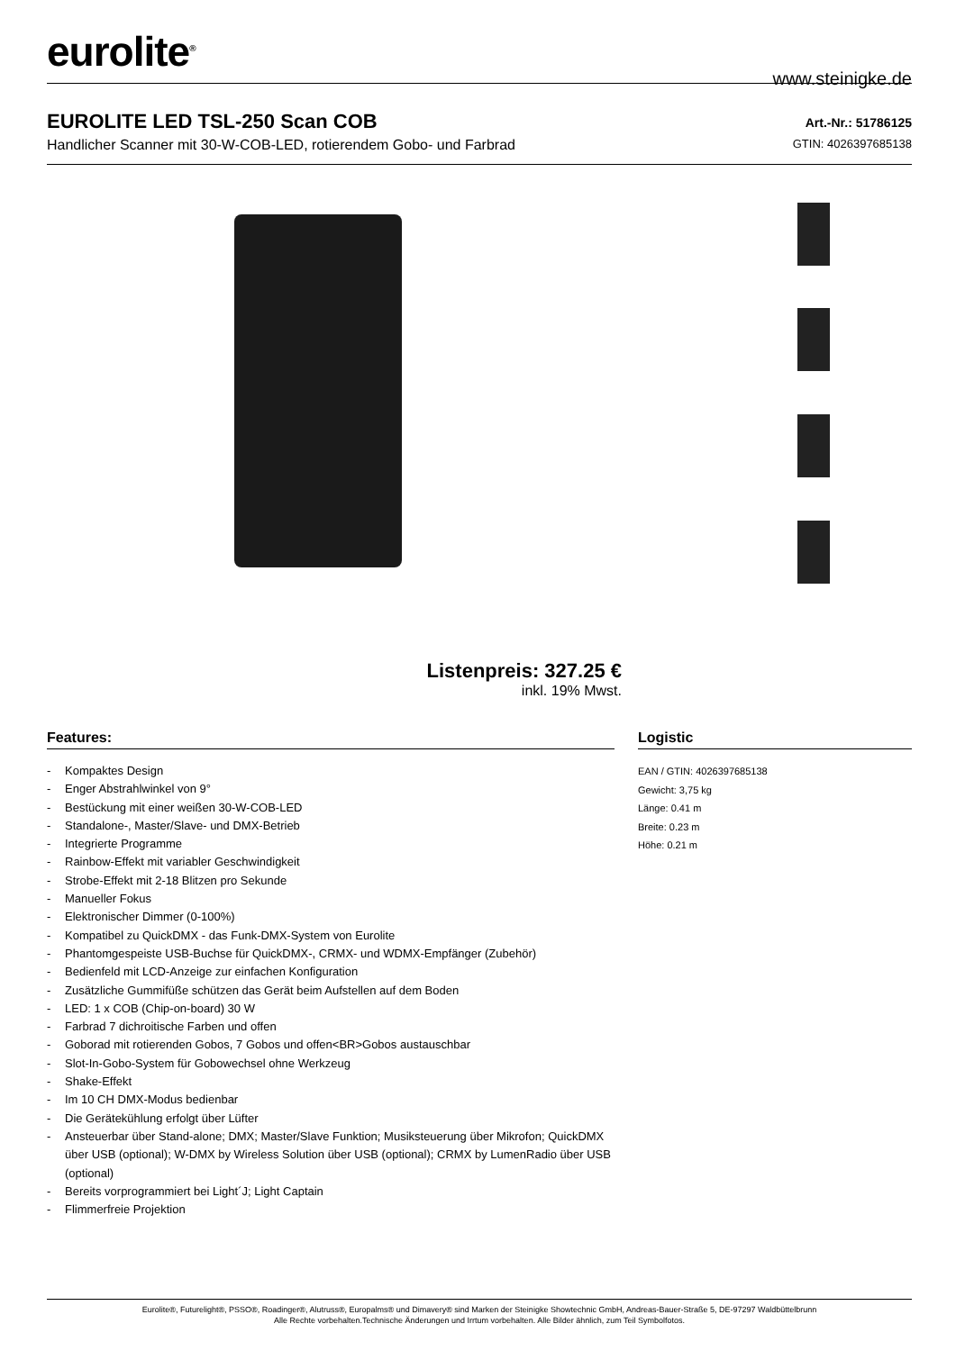eurolite<sup>®</sup>
www.steinigke.de
EUROLITE LED TSL-250 Scan COB
Handlicher Scanner mit 30-W-COB-LED, rotierendem Gobo- und Farbrad
Art.-Nr.: 51786125
GTIN: 4026397685138
Listenpreis: 327.25 €
inkl. 19% Mwst.
Features:
- Kompaktes Design
- Enger Abstrahlwinkel von 9°
- Bestückung mit einer weißen 30-W-COB-LED
- Standalone-, Master/Slave- und DMX-Betrieb
- Integrierte Programme
- Rainbow-Effekt mit variabler Geschwindigkeit
- Strobe-Effekt mit 2-18 Blitzen pro Sekunde
- Manueller Fokus
- Elektronischer Dimmer (0-100%)
- Kompatibel zu QuickDMX - das Funk-DMX-System von Eurolite
- Phantomgespeiste USB-Buchse für QuickDMX-, CRMX- und WDMX-Empfänger (Zubehör)
- Bedienfeld mit LCD-Anzeige zur einfachen Konfiguration
- Zusätzliche Gummifüße schützen das Gerät beim Aufstellen auf dem Boden
- LED: 1 x COB (Chip-on-board) 30 W
- Farbrad 7 dichroitische Farben und offen
- Goborad mit rotierenden Gobos, 7 Gobos und offen<BR>Gobos austauschbar
- Slot-In-Gobo-System für Gobowechsel ohne Werkzeug
- Shake-Effekt
- Im 10 CH DMX-Modus bedienbar
- Die Gerätekühlung erfolgt über Lüfter
- Ansteuerbar über Stand-alone; DMX; Master/Slave Funktion; Musiksteuerung über Mikrofon; QuickDMX über USB (optional); W-DMX by Wireless Solution über USB (optional); CRMX by LumenRadio über USB (optional)
- Bereits vorprogrammiert bei Light´J; Light Captain
- Flimmerfreie Projektion
Logistic
EAN / GTIN: 4026397685138
Gewicht: 3,75 kg
Länge: 0.41 m
Breite: 0.23 m
Höhe: 0.21 m
Eurolite®, Futurelight®, PSSO®, Roadinger®, Alutruss®, Europalms® und Dimavery® sind Marken der Steinigke Showtechnic GmbH, Andreas-Bauer-Straße 5, DE-97297 Waldbüttelbrunn
Alle Rechte vorbehalten.Technische Änderungen und Irrtum vorbehalten. Alle Bilder ähnlich, zum Teil Symbolfotos.